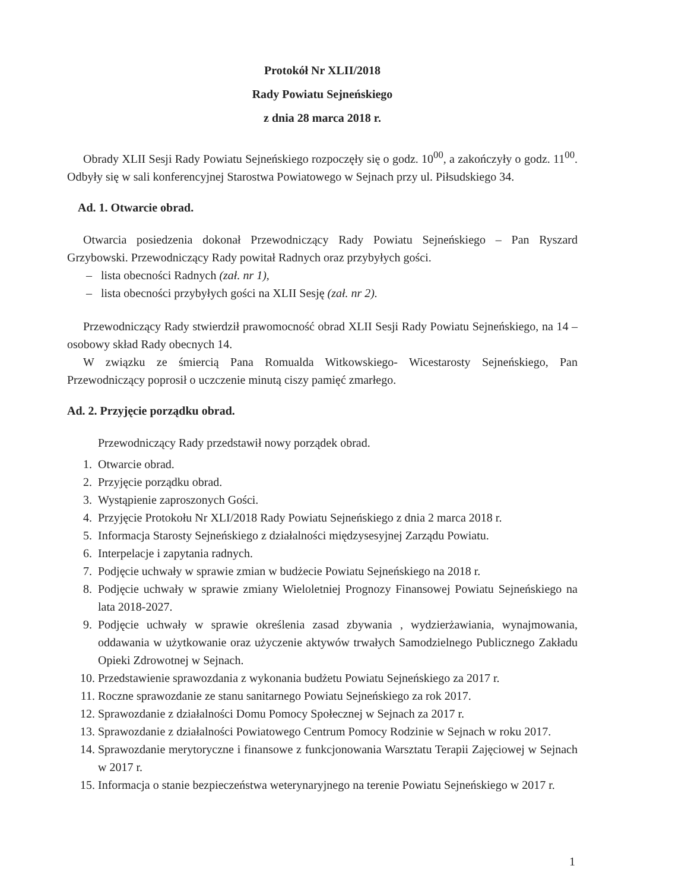Protokół Nr XLII/2018
Rady Powiatu Sejneńskiego
z dnia 28 marca 2018 r.
Obrady XLII Sesji Rady Powiatu Sejneńskiego rozpoczęły się o godz. 10<sup>00</sup>, a zakończyły o godz. 11<sup>00</sup>. Odbyły się w sali konferencyjnej Starostwa Powiatowego w Sejnach przy ul. Piłsudskiego 34.
Ad. 1. Otwarcie obrad.
Otwarcia posiedzenia dokonał Przewodniczący Rady Powiatu Sejneńskiego – Pan Ryszard Grzybowski. Przewodniczący Rady powitał Radnych oraz przybyłych gości.
– lista obecności Radnych (zał. nr 1),
– lista obecności przybyłych gości na XLII Sesję (zał. nr 2).
Przewodniczący Rady stwierdził prawomocność obrad XLII Sesji Rady Powiatu Sejneńskiego, na 14 – osobowy skład Rady obecnych 14.
W związku ze śmiercią Pana Romualda Witkowskiego- Wicestarosty Sejneńskiego, Pan Przewodniczący poprosił o uczczenie minutą ciszy pamięć zmarłego.
Ad. 2. Przyjęcie porządku obrad.
Przewodniczący Rady przedstawił nowy porządek obrad.
1. Otwarcie obrad.
2. Przyjęcie porządku obrad.
3. Wystąpienie zaproszonych Gości.
4. Przyjęcie Protokołu Nr XLI/2018 Rady Powiatu Sejneńskiego z dnia 2 marca 2018 r.
5. Informacja Starosty Sejneńskiego z działalności międzysesyjnej Zarządu Powiatu.
6. Interpelacje i zapytania radnych.
7. Podjęcie uchwały w sprawie zmian w budżecie Powiatu Sejneńskiego na 2018 r.
8. Podjęcie uchwały w sprawie zmiany Wieloletniej Prognozy Finansowej Powiatu Sejneńskiego na lata 2018-2027.
9. Podjęcie uchwały w sprawie określenia zasad zbywania , wydzierżawiania, wynajmowania, oddawania w użytkowanie oraz użyczenie aktywów trwałych Samodzielnego Publicznego Zakładu Opieki Zdrowotnej w Sejnach.
10. Przedstawienie sprawozdania z wykonania budżetu Powiatu Sejneńskiego za 2017 r.
11. Roczne sprawozdanie ze stanu sanitarnego Powiatu Sejneńskiego za rok 2017.
12. Sprawozdanie z działalności Domu Pomocy Społecznej w Sejnach za 2017 r.
13. Sprawozdanie z działalności Powiatowego Centrum Pomocy Rodzinie w Sejnach w roku 2017.
14. Sprawozdanie merytoryczne i finansowe z funkcjonowania Warsztatu Terapii Zajęciowej w Sejnach w 2017 r.
15. Informacja o stanie bezpieczeństwa weterynaryjnego na terenie Powiatu Sejneńskiego w 2017 r.
1